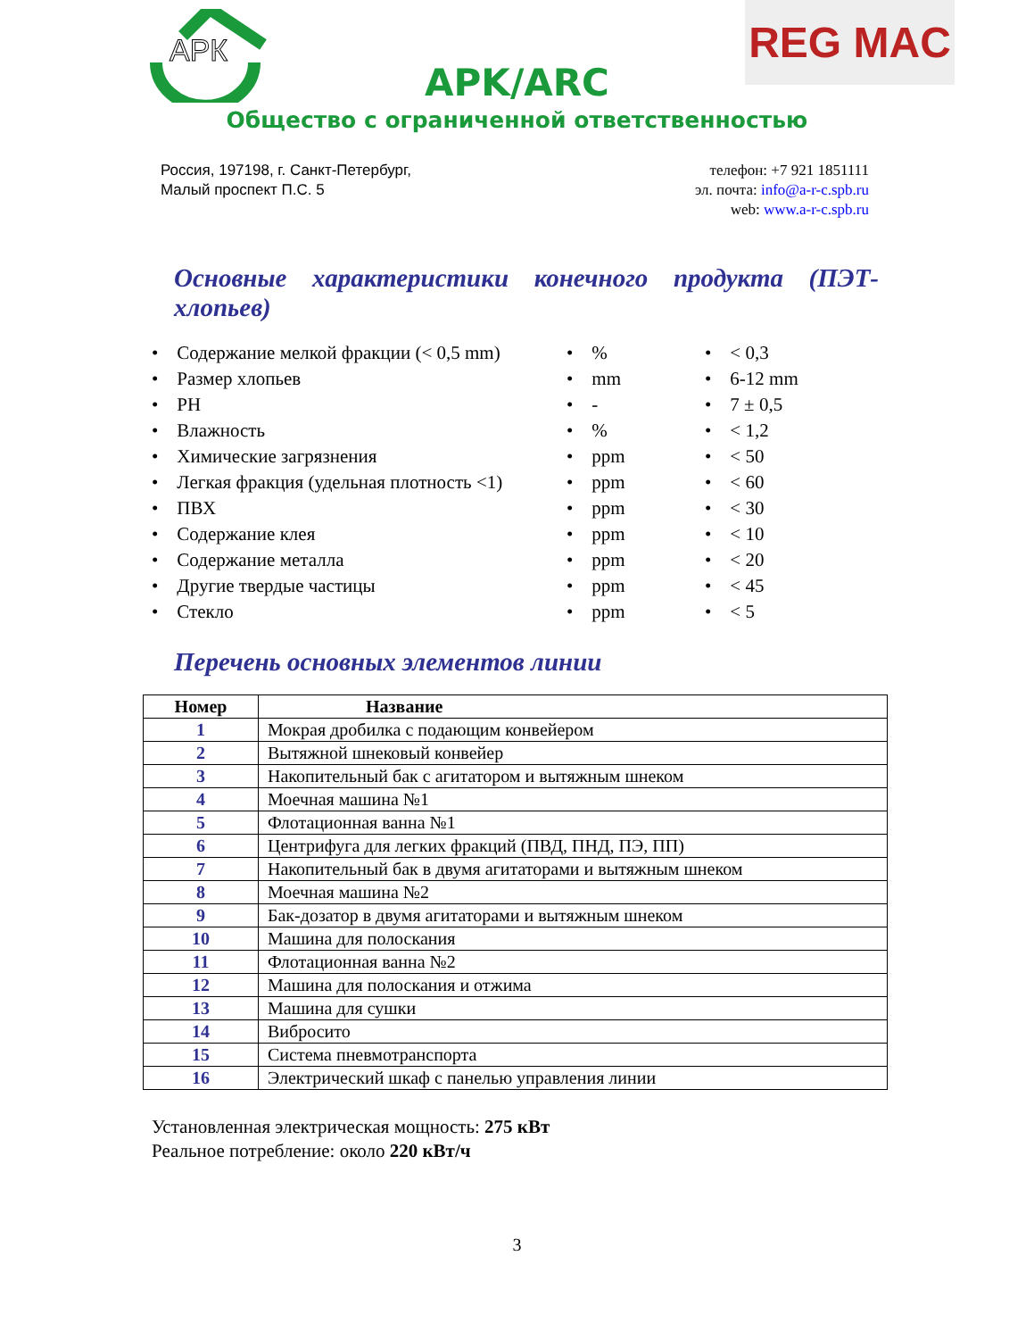АРК
REG MAC
APK/ARC
Общество с ограниченной ответственностью
Россия, 197198, г. Санкт-Петербург,
Малый проспект П.С. 5
телефон: +7 921 1851111
эл. почта: info@a-r-c.spb.ru
web: www.a-r-c.spb.ru
Основные характеристики конечного продукта (ПЭТ-хлопьев)
| • Содержание мелкой фракции (< 0,5 mm) | • % | • < 0,3 |
| • Размер хлопьев | • mm | • 6-12 mm |
| • PH | • - | • 7 ± 0,5 |
| • Влажность | • % | • < 1,2 |
| • Химические загрязнения | • ppm | • < 50 |
| • Легкая фракция (удельная плотность <1) | • ppm | • < 60 |
| • ПВХ | • ppm | • < 30 |
| • Содержание клея | • ppm | • < 10 |
| • Содержание металла | • ppm | • < 20 |
| • Другие твердые частицы | • ppm | • < 45 |
| • Стекло | • ppm | • < 5 |
Перечень основных элементов линии
| Номер | Название |
| --- | --- |
| 1 | Мокрая дробилка с подающим конвейером |
| 2 | Вытяжной шнековый конвейер |
| 3 | Накопительный бак с агитатором и вытяжным шнеком |
| 4 | Моечная машина №1 |
| 5 | Флотационная ванна №1 |
| 6 | Центрифуга для легких фракций (ПВД, ПНД, ПЭ, ПП) |
| 7 | Накопительный бак в двумя агитаторами и вытяжным шнеком |
| 8 | Моечная машина №2 |
| 9 | Бак-дозатор в двумя агитаторами и вытяжным шнеком |
| 10 | Машина для полоскания |
| 11 | Флотационная ванна №2 |
| 12 | Машина для полоскания и отжима |
| 13 | Машина для сушки |
| 14 | Вибросито |
| 15 | Система пневмотранспорта |
| 16 | Электрический шкаф с панелью управления линии |
Установленная электрическая мощность: 275 кВт
Реальное потребление: около 220 кВт/ч
3